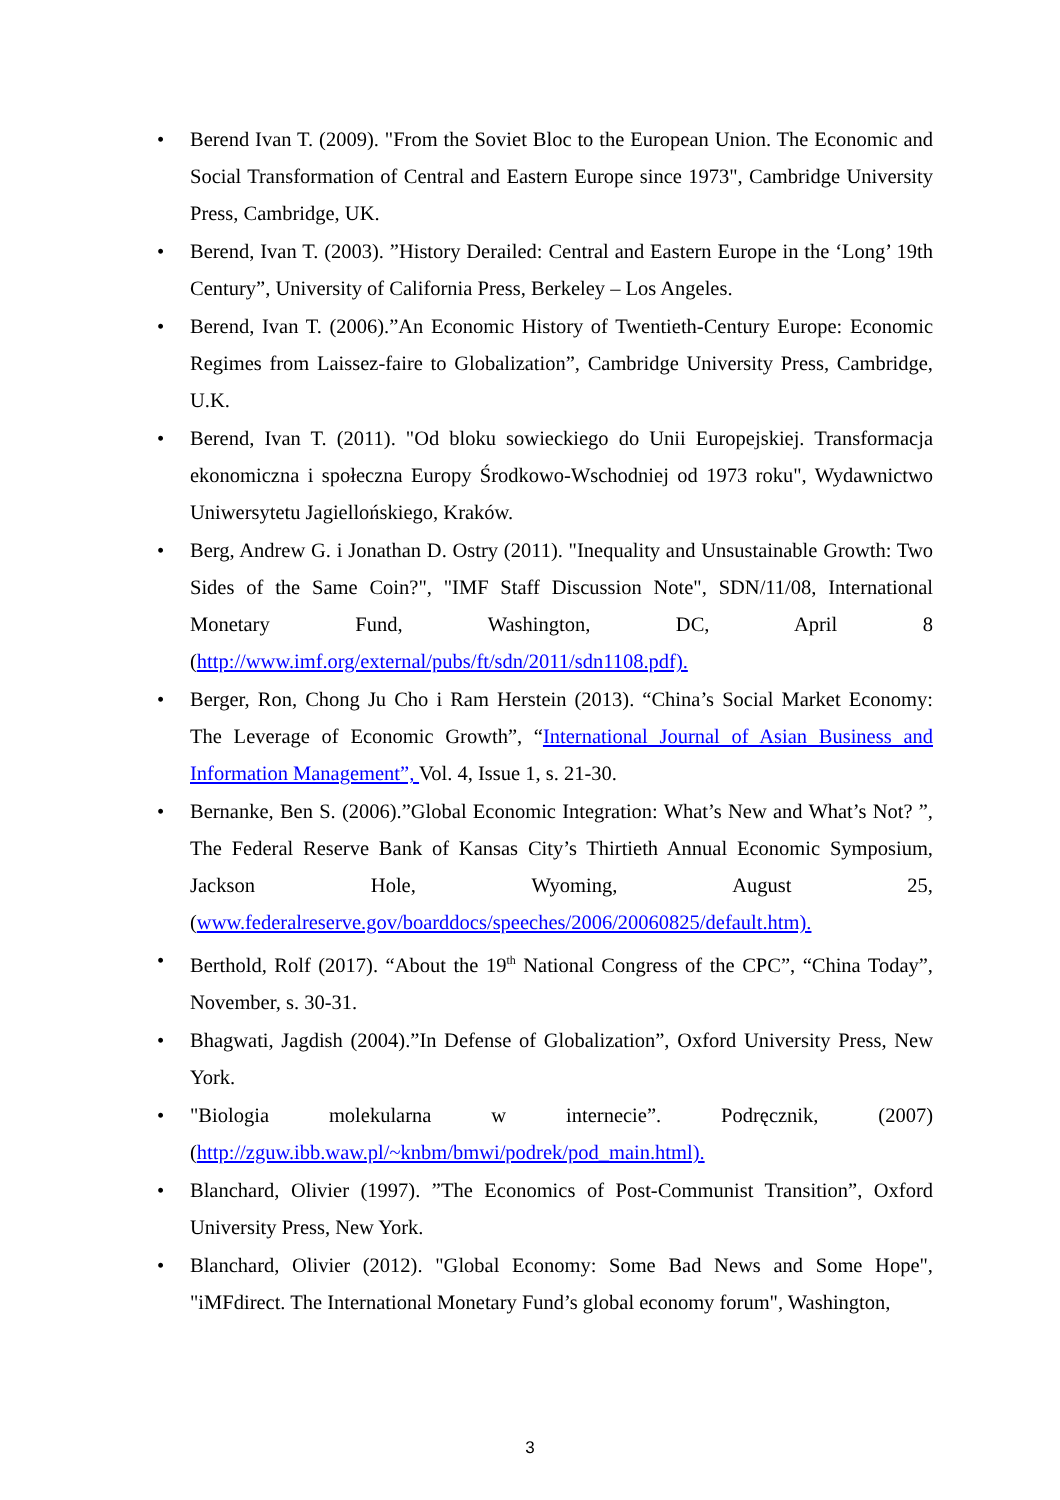• Berend Ivan T. (2009). "From the Soviet Bloc to the European Union. The Economic and Social Transformation of Central and Eastern Europe since 1973", Cambridge University Press, Cambridge, UK.
• Berend, Ivan T. (2003). ”History Derailed: Central and Eastern Europe in the ‘Long’ 19th Century”, University of California Press, Berkeley – Los Angeles.
• Berend, Ivan T. (2006).”An Economic History of Twentieth-Century Europe: Economic Regimes from Laissez-faire to Globalization”, Cambridge University Press, Cambridge, U.K.
• Berend, Ivan T. (2011). "Od bloku sowieckiego do Unii Europejskiej. Transformacja ekonomiczna i społeczna Europy Środkowo-Wschodniej od 1973 roku", Wydawnictwo Uniwersytetu Jagiellońskiego, Kraków.
• Berg, Andrew G. i Jonathan D. Ostry (2011). "Inequality and Unsustainable Growth: Two Sides of the Same Coin?", "IMF Staff Discussion Note", SDN/11/08, International Monetary Fund, Washington, DC, April 8 (http://www.imf.org/external/pubs/ft/sdn/2011/sdn1108.pdf).
• Berger, Ron, Chong Ju Cho i Ram Herstein (2013). “China’s Social Market Economy: The Leverage of Economic Growth”, “International Journal of Asian Business and Information Management”, Vol. 4, Issue 1, s. 21-30.
• Bernanke, Ben S. (2006).”Global Economic Integration: What’s New and What’s Not? ”, The Federal Reserve Bank of Kansas City’s Thirtieth Annual Economic Symposium, Jackson Hole, Wyoming, August 25, (www.federalreserve.gov/boarddocs/speeches/2006/20060825/default.htm).
• Berthold, Rolf (2017). “About the 19<sup>th</sup> National Congress of the CPC”, “China Today”, November, s. 30-31.
• Bhagwati, Jagdish (2004).”In Defense of Globalization”, Oxford University Press, New York.
• "Biologia molekularna w internecie”. Podręcznik, (2007) (http://zguw.ibb.waw.pl/~knbm/bmwi/podrek/pod_main.html).
• Blanchard, Olivier (1997). ”The Economics of Post-Communist Transition”, Oxford University Press, New York.
• Blanchard, Olivier (2012). "Global Economy: Some Bad News and Some Hope", "iMFdirect. The International Monetary Fund’s global economy forum", Washington,
3